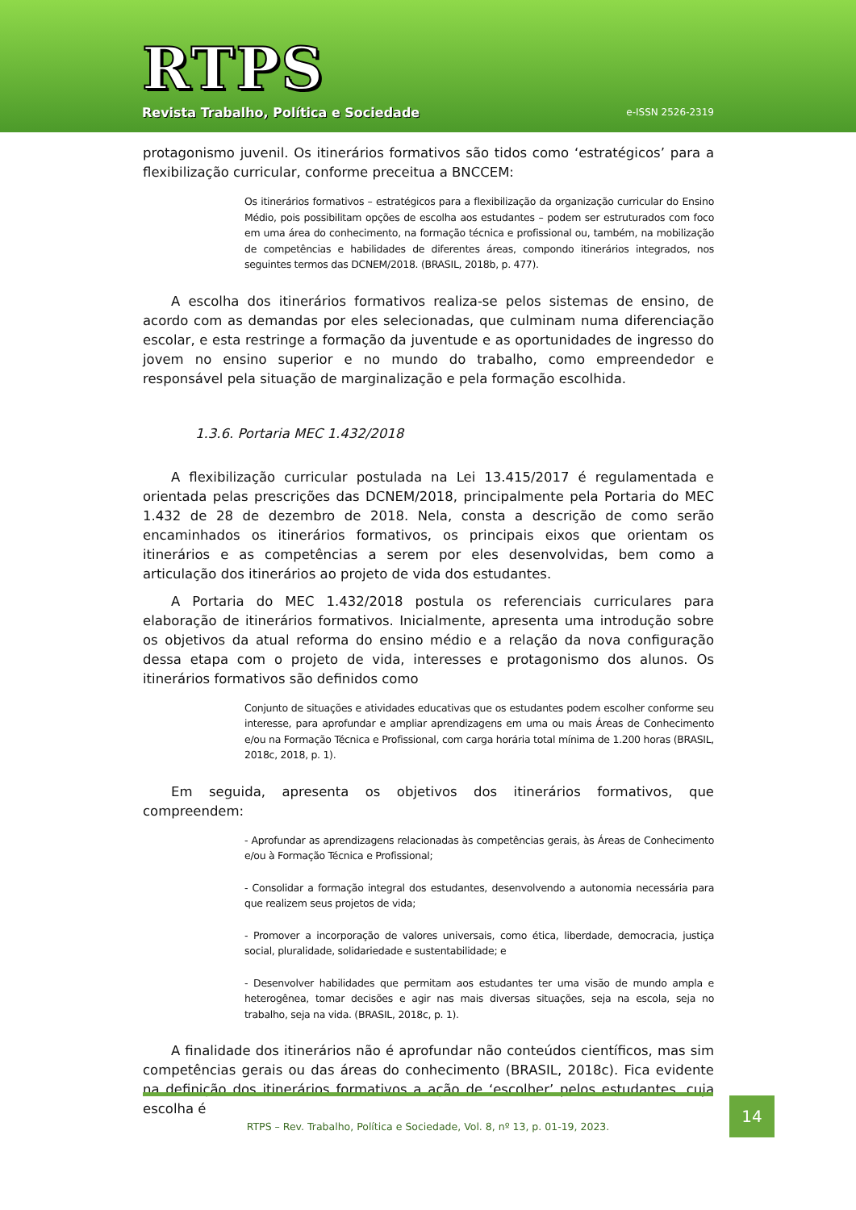RTPS
Revista Trabalho, Política e Sociedade
e-ISSN 2526-2319
protagonismo juvenil. Os itinerários formativos são tidos como ‘estratégicos’ para a flexibilização curricular, conforme preceitua a BNCCEM:
Os itinerários formativos – estratégicos para a flexibilização da organização curricular do Ensino Médio, pois possibilitam opções de escolha aos estudantes – podem ser estruturados com foco em uma área do conhecimento, na formação técnica e profissional ou, também, na mobilização de competências e habilidades de diferentes áreas, compondo itinerários integrados, nos seguintes termos das DCNEM/2018. (BRASIL, 2018b, p. 477).
A escolha dos itinerários formativos realiza-se pelos sistemas de ensino, de acordo com as demandas por eles selecionadas, que culminam numa diferenciação escolar, e esta restringe a formação da juventude e as oportunidades de ingresso do jovem no ensino superior e no mundo do trabalho, como empreendedor e responsável pela situação de marginalização e pela formação escolhida.
1.3.6. Portaria MEC 1.432/2018
A flexibilização curricular postulada na Lei 13.415/2017 é regulamentada e orientada pelas prescrições das DCNEM/2018, principalmente pela Portaria do MEC 1.432 de 28 de dezembro de 2018. Nela, consta a descrição de como serão encaminhados os itinerários formativos, os principais eixos que orientam os itinerários e as competências a serem por eles desenvolvidas, bem como a articulação dos itinerários ao projeto de vida dos estudantes.
A Portaria do MEC 1.432/2018 postula os referenciais curriculares para elaboração de itinerários formativos. Inicialmente, apresenta uma introdução sobre os objetivos da atual reforma do ensino médio e a relação da nova configuração dessa etapa com o projeto de vida, interesses e protagonismo dos alunos. Os itinerários formativos são definidos como
Conjunto de situações e atividades educativas que os estudantes podem escolher conforme seu interesse, para aprofundar e ampliar aprendizagens em uma ou mais Áreas de Conhecimento e/ou na Formação Técnica e Profissional, com carga horária total mínima de 1.200 horas (BRASIL, 2018c, 2018, p. 1).
Em seguida, apresenta os objetivos dos itinerários formativos, que compreendem:
- Aprofundar as aprendizagens relacionadas às competências gerais, às Áreas de Conhecimento e/ou à Formação Técnica e Profissional;
- Consolidar a formação integral dos estudantes, desenvolvendo a autonomia necessária para que realizem seus projetos de vida;
- Promover a incorporação de valores universais, como ética, liberdade, democracia, justiça social, pluralidade, solidariedade e sustentabilidade; e
- Desenvolver habilidades que permitam aos estudantes ter uma visão de mundo ampla e heterogênea, tomar decisões e agir nas mais diversas situações, seja na escola, seja no trabalho, seja na vida. (BRASIL, 2018c, p. 1).
A finalidade dos itinerários não é aprofundar não conteúdos científicos, mas sim competências gerais ou das áreas do conhecimento (BRASIL, 2018c). Fica evidente na definição dos itinerários formativos a ação de ‘escolher’ pelos estudantes, cuja escolha é
RTPS – Rev. Trabalho, Política e Sociedade, Vol. 8, nº 13, p. 01-19, 2023. 14